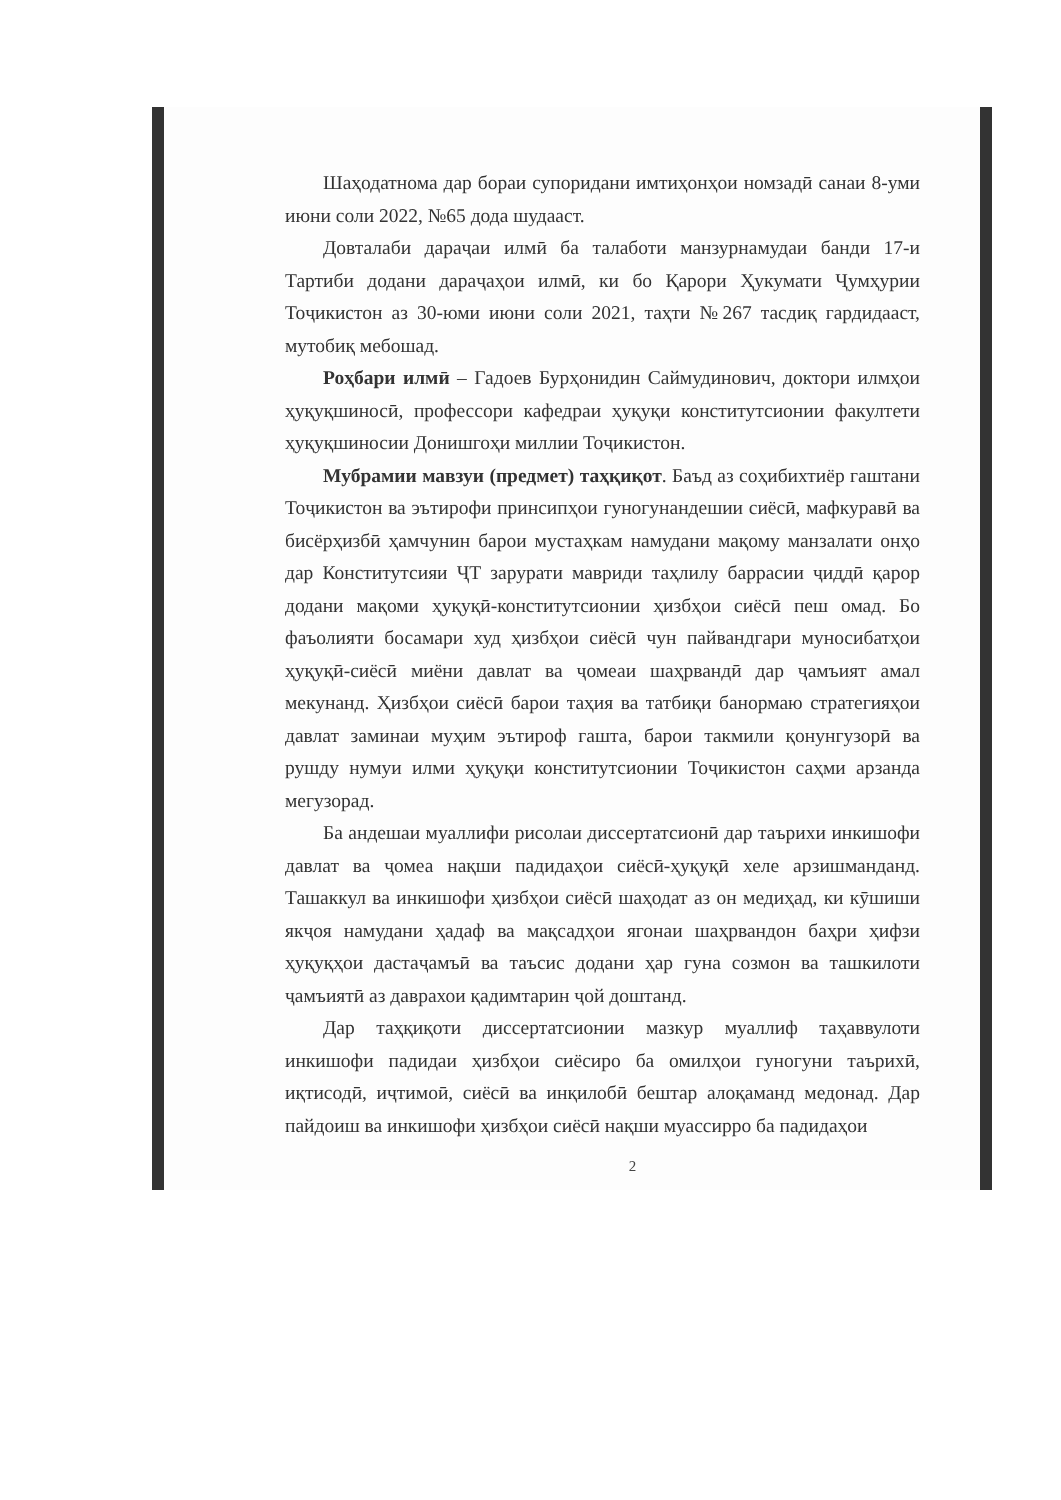Шаҳодатнома дар бораи супоридани имтиҳонҳои номзадӣ санаи 8-уми июни соли 2022, №65 дода шудааст.
Довталаби дараҷаи илмӣ ба талаботи манзурнамудаи банди 17-и Тартиби додани дараҷаҳои илмӣ, ки бо Қарори Ҳукумати Ҷумҳурии Тоҷикистон аз 30-юми июни соли 2021, таҳти №267 тасдиқ гардидааст, мутобиқ мебошад.
Роҳбари илмӣ – Гадоев Бурҳонидин Саймудинович, доктори илмҳои ҳуқуқшиносӣ, профессори кафедраи ҳуқуқи конститутсионии факултети ҳуқуқшиносии Донишгоҳи миллии Тоҷикистон.
Мубрамии мавзуи (предмет) таҳқиқот. Баъд аз соҳибихтиёр гаштани Тоҷикистон ва эътирофи принсипҳои гуногунандешии сиёсӣ, мафкуравӣ ва бисёрҳизбӣ ҳамчунин барои мустаҳкам намудани мақому манзалати онҳо дар Конститутсияи ҶТ зарурати мавриди таҳлилу баррасии ҷиддӣ қарор додани мақоми ҳуқуқӣ-конститутсионии ҳизбҳои сиёсӣ пеш омад. Бо фаъолияти босамари худ ҳизбҳои сиёсӣ чун пайвандгари муносибатҳои ҳуқуқӣ-сиёсӣ миёни давлат ва ҷомеаи шаҳрвандӣ дар ҷамъият амал мекунанд. Ҳизбҳои сиёсӣ барои таҳия ва татбиқи банормаю стратегияҳои давлат заминаи муҳим эътироф гашта, барои такмили қонунгузорӣ ва рушду нумуи илми ҳуқуқи конститутсионии Тоҷикистон саҳми арзанда мегузорад.
Ба андешаи муаллифи рисолаи диссертатсионӣ дар таърихи инкишофи давлат ва ҷомеа нақши падидаҳои сиёсӣ-ҳуқуқӣ хеле арзишманданд. Ташаккул ва инкишофи ҳизбҳои сиёсӣ шаҳодат аз он медиҳад, ки кӯшиши якҷоя намудани ҳадаф ва мақсадҳои ягонаи шаҳрвандон баҳри ҳифзи ҳуқуқҳои дастаҷамъӣ ва таъсис додани ҳар гуна созмон ва ташкилоти ҷамъиятӣ аз даврахои қадимтарин ҷой доштанд.
Дар таҳқиқоти диссертатсионии мазкур муаллиф таҳаввулоти инкишофи падидаи ҳизбҳои сиёсиро ба омилҳои гуногуни таърихӣ, иқтисодӣ, иҷтимоӣ, сиёсӣ ва инқилобӣ бештар алоқаманд медонад. Дар пайдоиш ва инкишофи ҳизбҳои сиёсӣ нақши муассирро ба падидаҳои
2